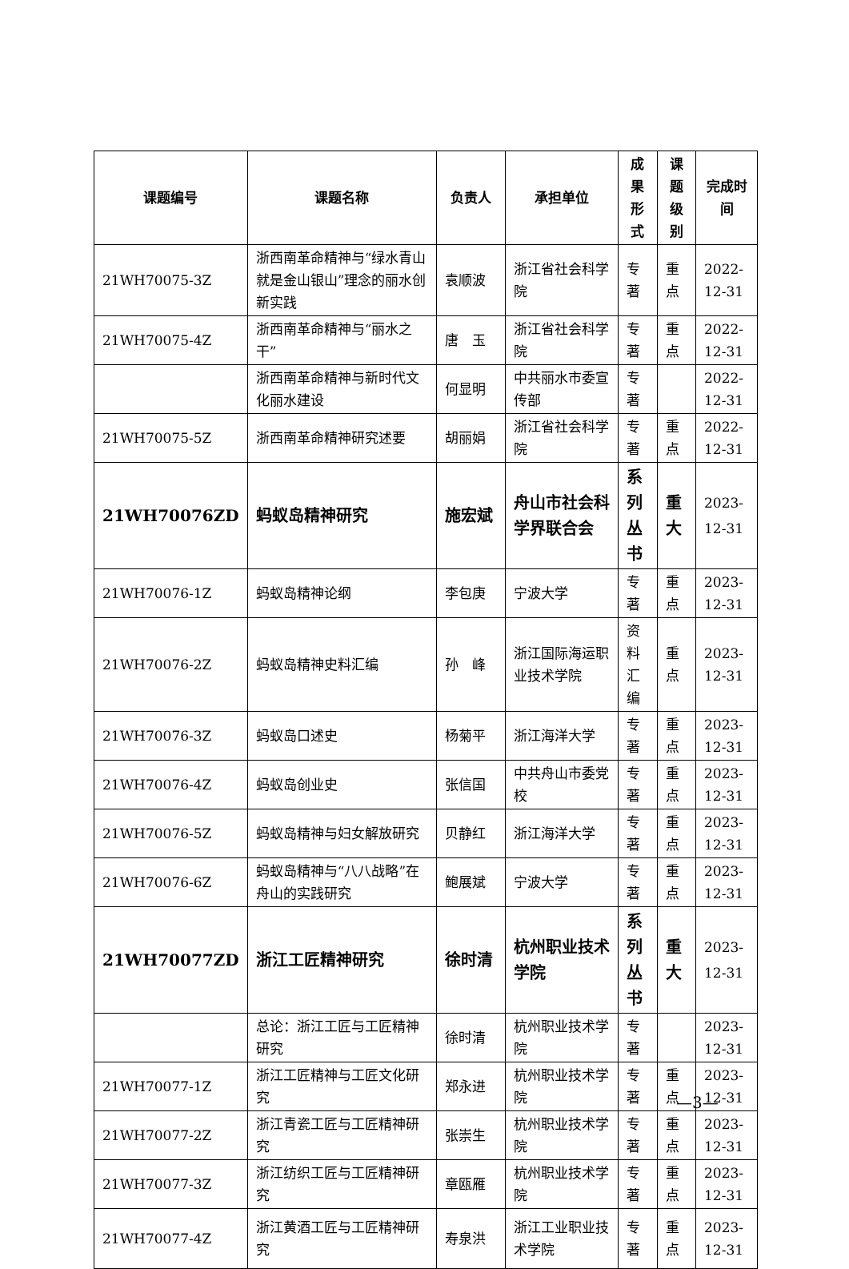| 课题编号 | 课题名称 | 负责人 | 承担单位 | 成果形式 | 课题级别 | 完成时间 |
| --- | --- | --- | --- | --- | --- | --- |
| 21WH70075-3Z | 浙西南革命精神与“绿水青山就是金山银山”理念的丽水创新实践 | 袁顺波 | 浙江省社会科学院 | 专著 | 重点 | 2022-12-31 |
| 21WH70075-4Z | 浙西南革命精神与“丽水之干” | 唐 玉 | 浙江省社会科学院 | 专著 | 重点 | 2022-12-31 |
| | 浙西南革命精神与新时代文化丽水建设 | 何显明 | 中共丽水市委宣传部 | 专著 | | 2022-12-31 |
| 21WH70075-5Z | 浙西南革命精神研究述要 | 胡丽娟 | 浙江省社会科学院 | 专著 | 重点 | 2022-12-31 |
| 21WH70076ZD | 蚂蚁岛精神研究 | 施宏斌 | 舟山市社会科学界联合会 | 系列丛书 | 重大 | 2023-12-31 |
| 21WH70076-1Z | 蚂蚁岛精神论纲 | 李包庚 | 宁波大学 | 专著 | 重点 | 2023-12-31 |
| 21WH70076-2Z | 蚂蚁岛精神史料汇编 | 孙 峰 | 浙江国际海运职业技术学院 | 资料汇编 | 重点 | 2023-12-31 |
| 21WH70076-3Z | 蚂蚁岛口述史 | 杨菊平 | 浙江海洋大学 | 专著 | 重点 | 2023-12-31 |
| 21WH70076-4Z | 蚂蚁岛创业史 | 张信国 | 中共舟山市委党校 | 专著 | 重点 | 2023-12-31 |
| 21WH70076-5Z | 蚂蚁岛精神与妇女解放研究 | 贝静红 | 浙江海洋大学 | 专著 | 重点 | 2023-12-31 |
| 21WH70076-6Z | 蚂蚁岛精神与“八八战略”在舟山的实践研究 | 鲍展斌 | 宁波大学 | 专著 | 重点 | 2023-12-31 |
| 21WH70077ZD | 浙江工匠精神研究 | 徐时清 | 杭州职业技术学院 | 系列丛书 | 重大 | 2023-12-31 |
| | 总论：浙江工匠与工匠精神研究 | 徐时清 | 杭州职业技术学院 | 专著 | | 2023-12-31 |
| 21WH70077-1Z | 浙江工匠精神与工匠文化研究 | 郑永进 | 杭州职业技术学院 | 专著 | 重点 | 2023-12-31 |
| 21WH70077-2Z | 浙江青瓷工匠与工匠精神研究 | 张崇生 | 杭州职业技术学院 | 专著 | 重点 | 2023-12-31 |
| 21WH70077-3Z | 浙江纺织工匠与工匠精神研究 | 章瓯雁 | 杭州职业技术学院 | 专著 | 重点 | 2023-12-31 |
| 21WH70077-4Z | 浙江黄酒工匠与工匠精神研究 | 寿泉洪 | 浙江工业职业技术学院 | 专著 | 重点 | 2023-12-31 |
—3—